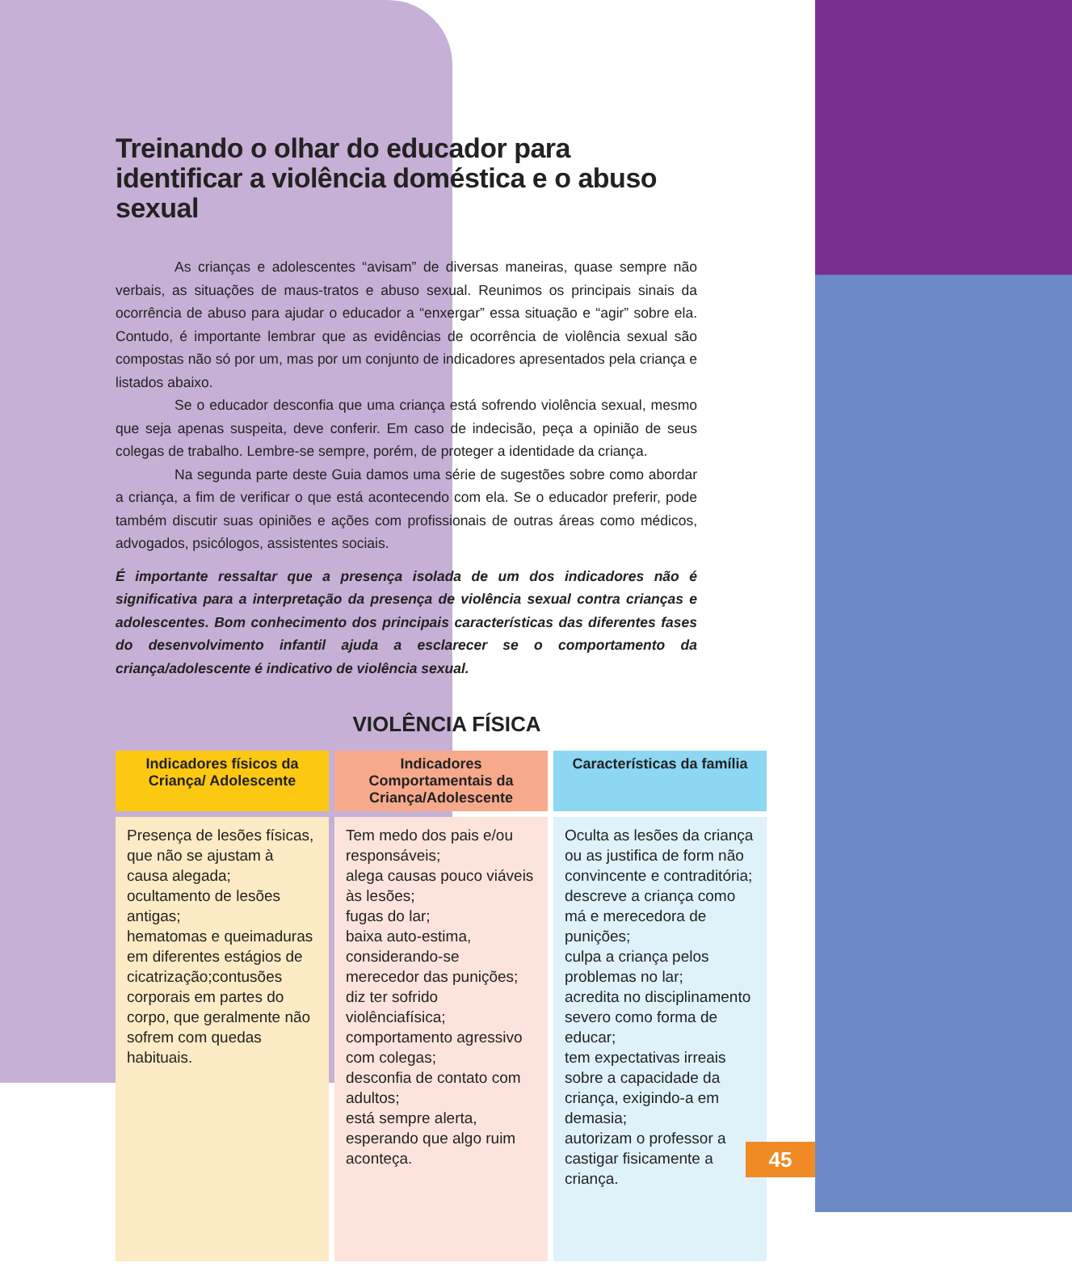Treinando o olhar do educador para identificar a violência doméstica e o abuso sexual
As crianças e adolescentes “avisam” de diversas maneiras, quase sempre não verbais, as situações de maus-tratos e abuso sexual. Reunimos os principais sinais da ocorrência de abuso para ajudar o educador a “enxergar” essa situação e “agir” sobre ela. Contudo, é importante lembrar que as evidências de ocorrência de violência sexual são compostas não só por um, mas por um conjunto de indicadores apresentados pela criança e listados abaixo.
Se o educador desconfia que uma criança está sofrendo violência sexual, mesmo que seja apenas suspeita, deve conferir. Em caso de indecisão, peça a opinião de seus colegas de trabalho. Lembre-se sempre, porém, de proteger a identidade da criança.
Na segunda parte deste Guia damos uma série de sugestões sobre como abordar a criança, a fim de verificar o que está acontecendo com ela. Se o educador preferir, pode também discutir suas opiniões e ações com profissionais de outras áreas como médicos, advogados, psicólogos, assistentes sociais.
É importante ressaltar que a presença isolada de um dos indicadores não é significativa para a interpretação da presença de violência sexual contra crianças e adolescentes. Bom conhecimento dos principais características das diferentes fases do desenvolvimento infantil ajuda a esclarecer se o comportamento da criança/adolescente é indicativo de violência sexual.
VIOLÊNCIA FÍSICA
| Indicadores físicos da Criança/ Adolescente | Indicadores Comportamentais da Criança/Adolescente | Características da família |
| --- | --- | --- |
| Presença de lesões físicas, que não se ajustam à causa alegada; ocultamento de lesões antigas; hematomas e queimaduras em diferentes estágios de cicatrização;contusões corporais em partes do corpo, que geralmente não sofrem com quedas habituais. | Tem medo dos pais e/ou responsáveis; alega causas pouco viáveis às lesões; fugas do lar; baixa auto-estima, considerando-se merecedor das punições; diz ter sofrido violênciafísica; comportamento agressivo com colegas; desconfia de contato com adultos; está sempre alerta, esperando que algo ruim aconteça. | Oculta as lesões da criança ou as justifica de form não convincente e contraditória; descreve a criança como má e merecedora de punições; culpa a criança pelos problemas no lar; acredita no disciplinamento severo como forma de educar; tem expectativas irreais sobre a capacidade da criança, exigindo-a em demasia; autorizam o professor a castigar fisicamente a criança. |
45